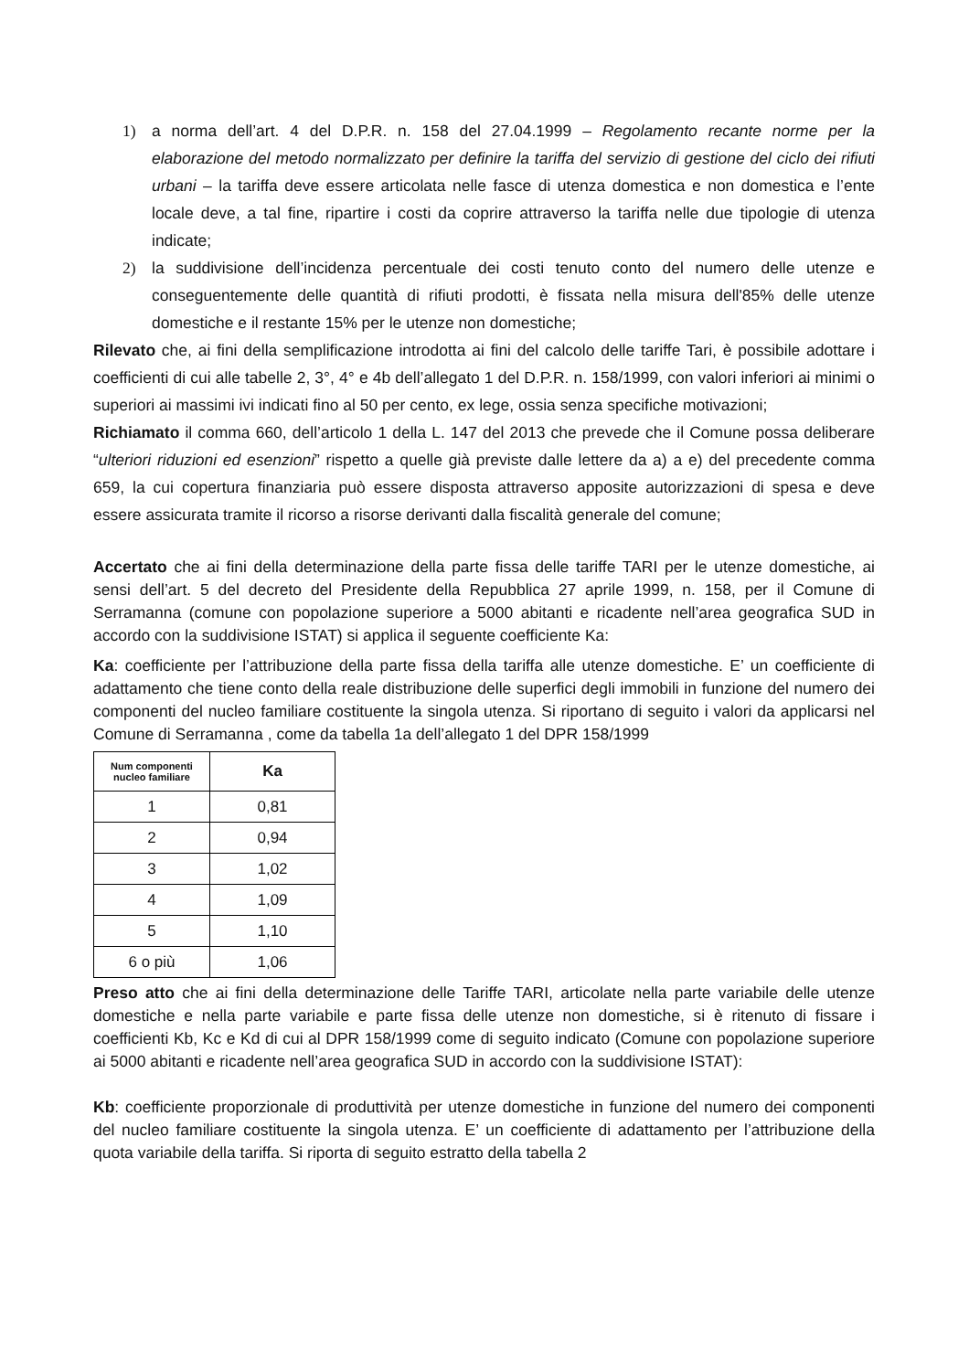1) a norma dell’art. 4 del D.P.R. n. 158 del 27.04.1999 – Regolamento recante norme per la elaborazione del metodo normalizzato per definire la tariffa del servizio di gestione del ciclo dei rifiuti urbani – la tariffa deve essere articolata nelle fasce di utenza domestica e non domestica e l’ente locale deve, a tal fine, ripartire i costi da coprire attraverso la tariffa nelle due tipologie di utenza indicate;
2) la suddivisione dell’incidenza percentuale dei costi tenuto conto del numero delle utenze e conseguentemente delle quantità di rifiuti prodotti, è fissata nella misura dell'85% delle utenze domestiche e il restante 15% per le utenze non domestiche;
Rilevato che, ai fini della semplificazione introdotta ai fini del calcolo delle tariffe Tari, è possibile adottare i coefficienti di cui alle tabelle 2, 3°, 4° e 4b dell’allegato 1 del D.P.R. n. 158/1999, con valori inferiori ai minimi o superiori ai massimi ivi indicati fino al 50 per cento, ex lege, ossia senza specifiche motivazioni;
Richiamato il comma 660, dell’articolo 1 della L. 147 del 2013 che prevede che il Comune possa deliberare “ulteriori riduzioni ed esenzioni” rispetto a quelle già previste dalle lettere da a) a e) del precedente comma 659, la cui copertura finanziaria può essere disposta attraverso apposite autorizzazioni di spesa e deve essere assicurata tramite il ricorso a risorse derivanti dalla fiscalità generale del comune;
Accertato che ai fini della determinazione della parte fissa delle tariffe TARI per le utenze domestiche, ai sensi dell’art. 5 del decreto del Presidente della Repubblica 27 aprile 1999, n. 158, per il Comune di Serramanna (comune con popolazione superiore a 5000 abitanti e ricadente nell’area geografica SUD in accordo con la suddivisione ISTAT) si applica il seguente coefficiente Ka:
Ka: coefficiente per l’attribuzione della parte fissa della tariffa alle utenze domestiche. E’ un coefficiente di adattamento che tiene conto della reale distribuzione delle superfici degli immobili in funzione del numero dei componenti del nucleo familiare costituente la singola utenza. Si riportano di seguito i valori da applicarsi nel Comune di Serramanna , come da tabella 1a dell’allegato 1 del DPR 158/1999
| Num componenti nucleo familiare | Ka |
| --- | --- |
| 1 | 0,81 |
| 2 | 0,94 |
| 3 | 1,02 |
| 4 | 1,09 |
| 5 | 1,10 |
| 6 o più | 1,06 |
Preso atto che ai fini della determinazione delle Tariffe TARI, articolate nella parte variabile delle utenze domestiche e nella parte variabile e parte fissa delle utenze non domestiche, si è ritenuto di fissare i coefficienti Kb, Kc e Kd di cui al DPR 158/1999 come di seguito indicato (Comune con popolazione superiore ai 5000 abitanti e ricadente nell’area geografica SUD in accordo con la suddivisione ISTAT):
Kb: coefficiente proporzionale di produttività per utenze domestiche in funzione del numero dei componenti del nucleo familiare costituente la singola utenza. E’ un coefficiente di adattamento per l’attribuzione della quota variabile della tariffa. Si riporta di seguito estratto della tabella 2